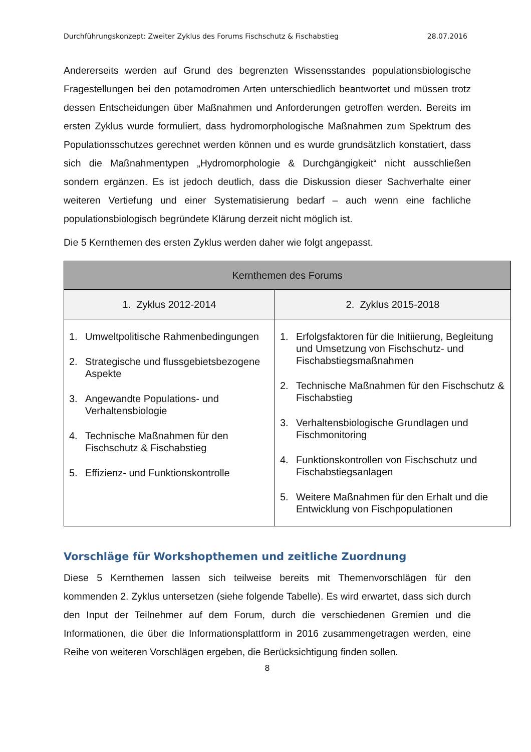Durchführungskonzept: Zweiter Zyklus des Forums Fischschutz & Fischabstieg 28.07.2016
Andererseits werden auf Grund des begrenzten Wissensstandes populationsbiologische Fragestellungen bei den potamodromen Arten unterschiedlich beantwortet und müssen trotz dessen Entscheidungen über Maßnahmen und Anforderungen getroffen werden. Bereits im ersten Zyklus wurde formuliert, dass hydromorphologische Maßnahmen zum Spektrum des Populationsschutzes gerechnet werden können und es wurde grundsätzlich konstatiert, dass sich die Maßnahmentypen „Hydromorphologie & Durchgängigkeit“ nicht ausschließen sondern ergänzen. Es ist jedoch deutlich, dass die Diskussion dieser Sachverhalte einer weiteren Vertiefung und einer Systematisierung bedarf – auch wenn eine fachliche populationsbiologisch begründete Klärung derzeit nicht möglich ist.
Die 5 Kernthemen des ersten Zyklus werden daher wie folgt angepasst.
| Kernthemen des Forums | |
| --- | --- |
| 1. Zyklus 2012-2014 | 2. Zyklus 2015-2018 |
| 1. Umweltpolitische Rahmenbedingungen 2. Strategische und flussgebietsbezogene Aspekte 3. Angewandte Populations- und Verhaltensbiologie 4. Technische Maßnahmen für den Fischschutz & Fischabstieg 5. Effizienz- und Funktionskontrolle | 1. Erfolgsfaktoren für die Initiierung, Begleitung und Umsetzung von Fischschutz- und Fischabstiegsmaßnahmen 2. Technische Maßnahmen für den Fischschutz & Fischabstieg 3. Verhaltensbiologische Grundlagen und Fischmonitoring 4. Funktionskontrollen von Fischschutz und Fischabstiegsanlagen 5. Weitere Maßnahmen für den Erhalt und die Entwicklung von Fischpopulationen |
Vorschläge für Workshopthemen und zeitliche Zuordnung
Diese 5 Kernthemen lassen sich teilweise bereits mit Themenvorschlägen für den kommenden 2. Zyklus untersetzen (siehe folgende Tabelle). Es wird erwartet, dass sich durch den Input der Teilnehmer auf dem Forum, durch die verschiedenen Gremien und die Informationen, die über die Informationsplattform in 2016 zusammengetragen werden, eine Reihe von weiteren Vorschlägen ergeben, die Berücksichtigung finden sollen.
8